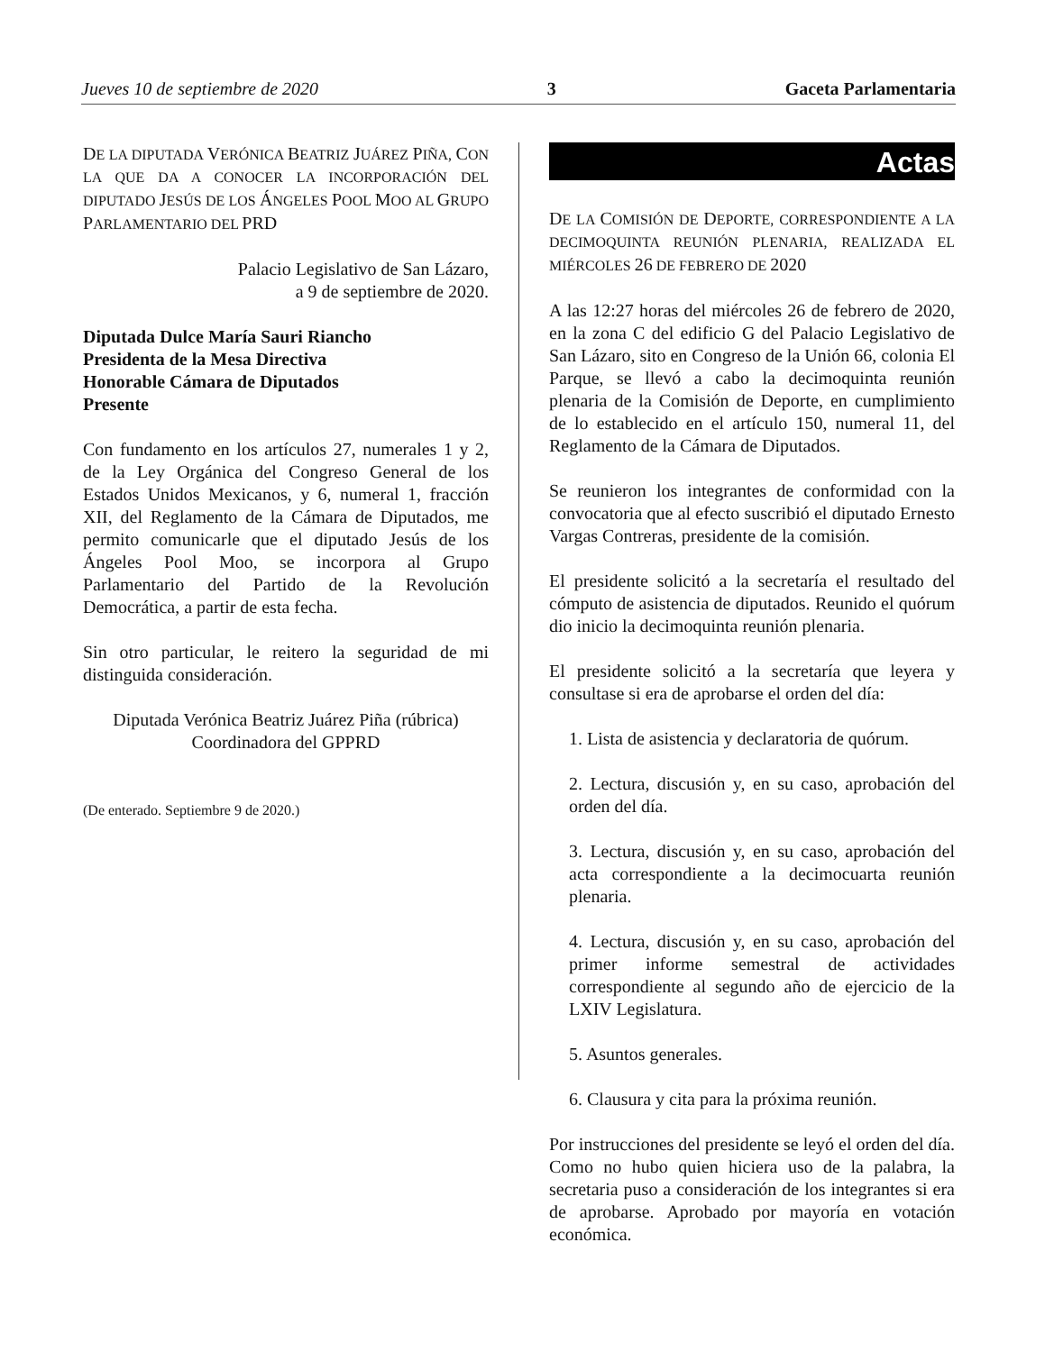Jueves 10 de septiembre de 2020 3 Gaceta Parlamentaria
DE LA DIPUTADA VERÓNICA BEATRIZ JUÁREZ PIÑA, CON LA QUE DA A CONOCER LA INCORPORACIÓN DEL DIPUTADO JESÚS DE LOS ÁNGELES POOL MOO AL GRUPO PARLAMENTARIO DEL PRD
Palacio Legislativo de San Lázaro,
a 9 de septiembre de 2020.
Diputada Dulce María Sauri Riancho
Presidenta de la Mesa Directiva
Honorable Cámara de Diputados
Presente
Con fundamento en los artículos 27, numerales 1 y 2, de la Ley Orgánica del Congreso General de los Estados Unidos Mexicanos, y 6, numeral 1, fracción XII, del Reglamento de la Cámara de Diputados, me permito comunicarle que el diputado Jesús de los Ángeles Pool Moo, se incorpora al Grupo Parlamentario del Partido de la Revolución Democrática, a partir de esta fecha.
Sin otro particular, le reitero la seguridad de mi distinguida consideración.
Diputada Verónica Beatriz Juárez Piña (rúbrica)
Coordinadora del GPPRD
(De enterado. Septiembre 9 de 2020.)
Actas
DE LA COMISIÓN DE DEPORTE, CORRESPONDIENTE A LA DECIMOQUINTA REUNIÓN PLENARIA, REALIZADA EL MIÉRCOLES 26 DE FEBRERO DE 2020
A las 12:27 horas del miércoles 26 de febrero de 2020, en la zona C del edificio G del Palacio Legislativo de San Lázaro, sito en Congreso de la Unión 66, colonia El Parque, se llevó a cabo la decimoquinta reunión plenaria de la Comisión de Deporte, en cumplimiento de lo establecido en el artículo 150, numeral 11, del Reglamento de la Cámara de Diputados.
Se reunieron los integrantes de conformidad con la convocatoria que al efecto suscribió el diputado Ernesto Vargas Contreras, presidente de la comisión.
El presidente solicitó a la secretaría el resultado del cómputo de asistencia de diputados. Reunido el quórum dio inicio la decimoquinta reunión plenaria.
El presidente solicitó a la secretaría que leyera y consultase si era de aprobarse el orden del día:
1. Lista de asistencia y declaratoria de quórum.
2. Lectura, discusión y, en su caso, aprobación del orden del día.
3. Lectura, discusión y, en su caso, aprobación del acta correspondiente a la decimocuarta reunión plenaria.
4. Lectura, discusión y, en su caso, aprobación del primer informe semestral de actividades correspondiente al segundo año de ejercicio de la LXIV Legislatura.
5. Asuntos generales.
6. Clausura y cita para la próxima reunión.
Por instrucciones del presidente se leyó el orden del día. Como no hubo quien hiciera uso de la palabra, la secretaria puso a consideración de los integrantes si era de aprobarse. Aprobado por mayoría en votación económica.